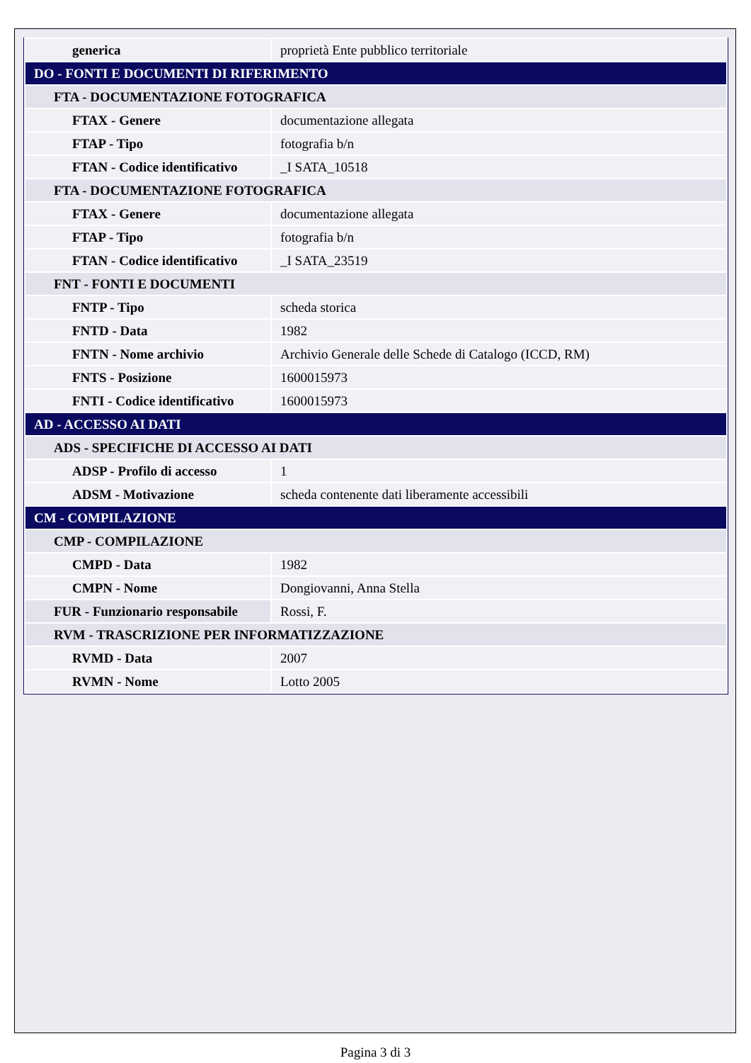| generica | proprietà Ente pubblico territoriale |
| DO - FONTI E DOCUMENTI DI RIFERIMENTO | |
| FTA - DOCUMENTAZIONE FOTOGRAFICA | |
| FTAX - Genere | documentazione allegata |
| FTAP - Tipo | fotografia b/n |
| FTAN - Codice identificativo | _I SATA_10518 |
| FTA - DOCUMENTAZIONE FOTOGRAFICA | |
| FTAX - Genere | documentazione allegata |
| FTAP - Tipo | fotografia b/n |
| FTAN - Codice identificativo | _I SATA_23519 |
| FNT - FONTI E DOCUMENTI | |
| FNTP - Tipo | scheda storica |
| FNTD - Data | 1982 |
| FNTN - Nome archivio | Archivio Generale delle Schede di Catalogo (ICCD, RM) |
| FNTS - Posizione | 1600015973 |
| FNTI - Codice identificativo | 1600015973 |
| AD - ACCESSO AI DATI | |
| ADS - SPECIFICHE DI ACCESSO AI DATI | |
| ADSP - Profilo di accesso | 1 |
| ADSM - Motivazione | scheda contenente dati liberamente accessibili |
| CM - COMPILAZIONE | |
| CMP - COMPILAZIONE | |
| CMPD - Data | 1982 |
| CMPN - Nome | Dongiovanni, Anna Stella |
| FUR - Funzionario responsabile | Rossi, F. |
| RVM - TRASCRIZIONE PER INFORMATIZZAZIONE | |
| RVMD - Data | 2007 |
| RVMN - Nome | Lotto 2005 |
Pagina 3 di 3